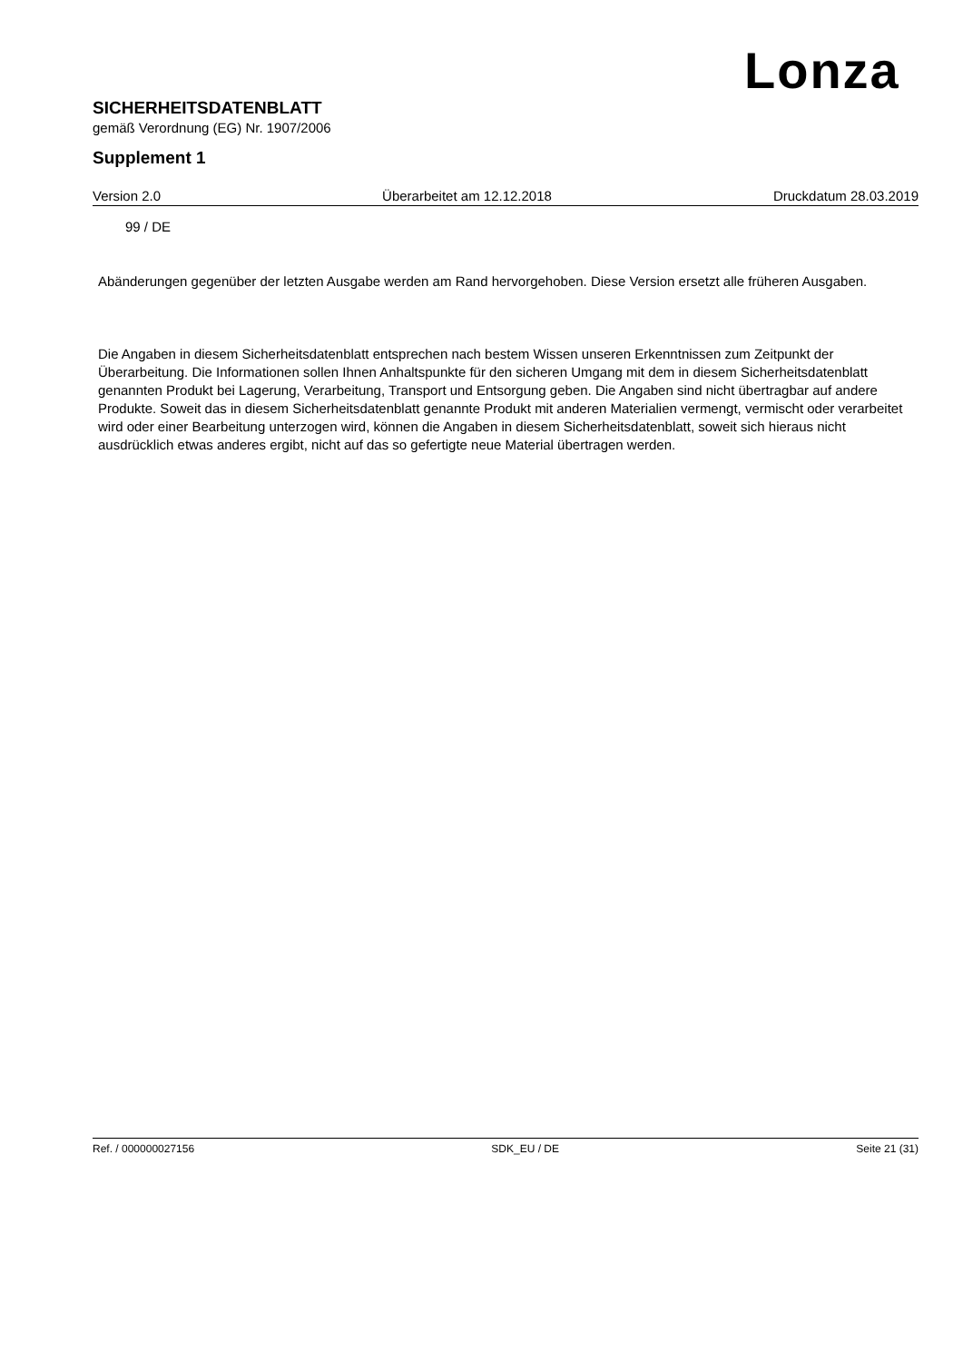Lonza
SICHERHEITSDATENBLATT
gemäß Verordnung (EG) Nr. 1907/2006
Supplement 1
Version 2.0 Überarbeitet am 12.12.2018 Druckdatum 28.03.2019
99 / DE
Abänderungen gegenüber der letzten Ausgabe werden am Rand hervorgehoben. Diese Version ersetzt alle früheren Ausgaben.
Die Angaben in diesem Sicherheitsdatenblatt entsprechen nach bestem Wissen unseren Erkenntnissen zum Zeitpunkt der Überarbeitung. Die Informationen sollen Ihnen Anhaltspunkte für den sicheren Umgang mit dem in diesem Sicherheitsdatenblatt genannten Produkt bei Lagerung, Verarbeitung, Transport und Entsorgung geben. Die Angaben sind nicht übertragbar auf andere Produkte. Soweit das in diesem Sicherheitsdatenblatt genannte Produkt mit anderen Materialien vermengt, vermischt oder verarbeitet wird oder einer Bearbeitung unterzogen wird, können die Angaben in diesem Sicherheitsdatenblatt, soweit sich hieraus nicht ausdrücklich etwas anderes ergibt, nicht auf das so gefertigte neue Material übertragen werden.
Ref. / 000000027156 SDK_EU / DE Seite 21 (31)